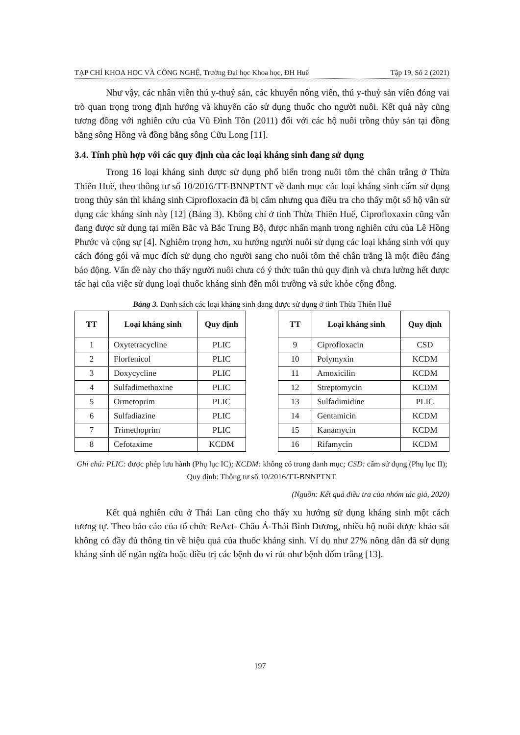TẠP CHÍ KHOA HỌC VÀ CÔNG NGHỆ, Trường Đại học Khoa học, ĐH Huế Tập 19, Số 2 (2021)
Như vậy, các nhân viên thú y-thuỷ sản, các khuyến nông viên, thú y-thuỷ sản viên đóng vai trò quan trọng trong định hướng và khuyến cáo sử dụng thuốc cho người nuôi. Kết quả này cũng tương đồng với nghiên cứu của Vũ Đình Tôn (2011) đối với các hộ nuôi trồng thủy sản tại đồng bằng sông Hồng và đồng bằng sông Cữu Long [11].
3.4. Tính phù hợp với các quy định của các loại kháng sinh đang sử dụng
Trong 16 loại kháng sinh được sử dụng phổ biến trong nuôi tôm thẻ chân trắng ở Thừa Thiên Huế, theo thông tư số 10/2016/TT-BNNPTNT về danh mục các loại kháng sinh cấm sử dụng trong thủy sản thì kháng sinh Ciprofloxacin đã bị cấm nhưng qua điều tra cho thấy một số hộ vẫn sử dụng các kháng sinh này [12] (Bảng 3). Không chỉ ở tỉnh Thừa Thiên Huế, Ciprofloxaxin cũng vẫn đang được sử dụng tại miền Bắc và Bắc Trung Bộ, được nhấn mạnh trong nghiên cứu của Lê Hồng Phước và cộng sự [4]. Nghiêm trọng hơn, xu hướng người nuôi sử dụng các loại kháng sinh với quy cách đóng gói và mục đích sử dụng cho người sang cho nuôi tôm thẻ chân trắng là một điều đáng báo động. Vấn đề này cho thấy người nuôi chưa có ý thức tuân thủ quy định và chưa lường hết được tác hại của việc sử dụng loại thuốc kháng sinh đến môi trường và sức khỏe cộng đồng.
Bảng 3. Danh sách các loại kháng sinh đang được sử dụng ở tỉnh Thừa Thiên Huế
| TT | Loại kháng sinh | Quy định |
| --- | --- | --- |
| 1 | Oxytetracycline | PLIC |
| 2 | Florfenicol | PLIC |
| 3 | Doxycycline | PLIC |
| 4 | Sulfadimethoxine | PLIC |
| 5 | Ormetoprim | PLIC |
| 6 | Sulfadiazine | PLIC |
| 7 | Trimethoprim | PLIC |
| 8 | Cefotaxime | KCDM |
| TT | Loại kháng sinh | Quy định |
| --- | --- | --- |
| 9 | Ciprofloxacin | CSD |
| 10 | Polymyxin | KCDM |
| 11 | Amoxicilin | KCDM |
| 12 | Streptomycin | KCDM |
| 13 | Sulfadimidine | PLIC |
| 14 | Gentamicin | KCDM |
| 15 | Kanamycin | KCDM |
| 16 | Rifamycin | KCDM |
Ghi chú: PLIC: được phép lưu hành (Phụ lục IC); KCDM: không có trong danh mục; CSD: cấm sử dụng (Phụ lục II); Quy định: Thông tư số 10/2016/TT-BNNPTNT.
(Nguồn: Kết quả điều tra của nhóm tác giả, 2020)
Kết quả nghiên cứu ở Thái Lan cũng cho thấy xu hướng sử dụng kháng sinh một cách tương tự. Theo báo cáo của tổ chức ReAct- Châu Á-Thái Bình Dương, nhiều hộ nuôi được khảo sát không có đầy đủ thông tin về hiệu quả của thuốc kháng sinh. Ví dụ như 27% nông dân đã sử dụng kháng sinh để ngăn ngừa hoặc điều trị các bệnh do vi rút như bệnh đốm trắng [13].
197